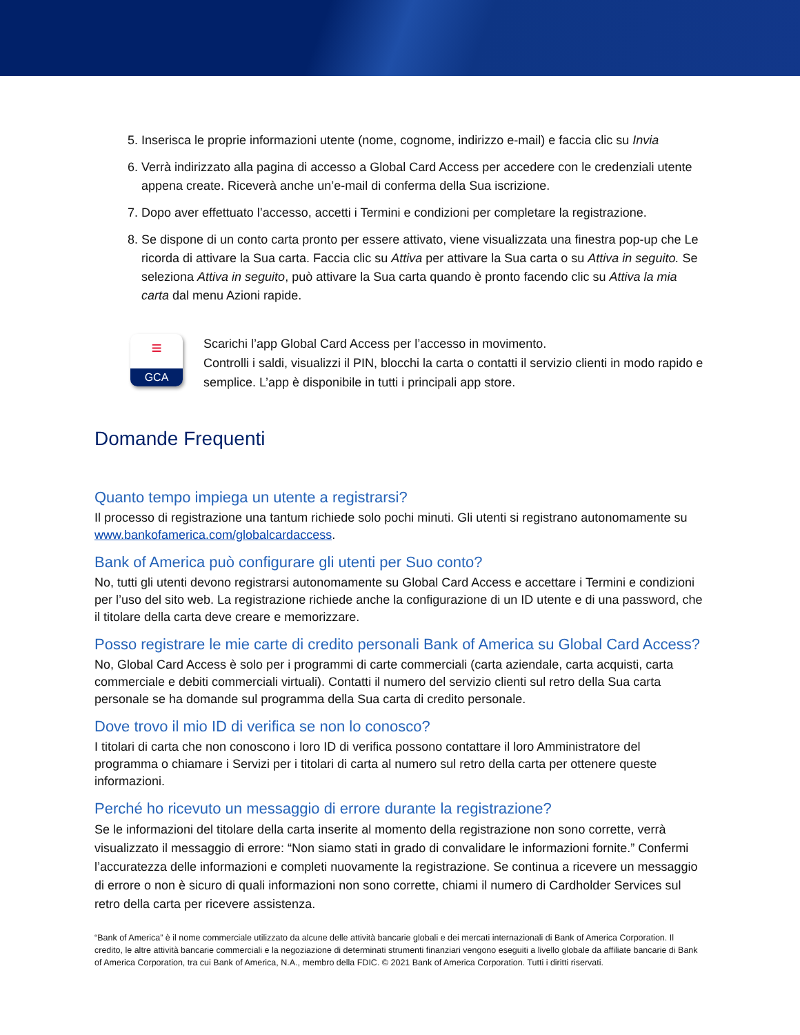5. Inserisca le proprie informazioni utente (nome, cognome, indirizzo e-mail) e faccia clic su Invia
6. Verrà indirizzato alla pagina di accesso a Global Card Access per accedere con le credenziali utente appena create. Riceverà anche un’e-mail di conferma della Sua iscrizione.
7. Dopo aver effettuato l’accesso, accetti i Termini e condizioni per completare la registrazione.
8. Se dispone di un conto carta pronto per essere attivato, viene visualizzata una finestra pop-up che Le ricorda di attivare la Sua carta. Faccia clic su Attiva per attivare la Sua carta o su Attiva in seguito. Se seleziona Attiva in seguito, può attivare la Sua carta quando è pronto facendo clic su Attiva la mia carta dal menu Azioni rapide.
≡
GCA
Scarichi l’app Global Card Access per l’accesso in movimento.
Controlli i saldi, visualizzi il PIN, blocchi la carta o contatti il servizio clienti in modo rapido e semplice. L’app è disponibile in tutti i principali app store.
Domande Frequenti
Quanto tempo impiega un utente a registrarsi?
Il processo di registrazione una tantum richiede solo pochi minuti. Gli utenti si registrano autonomamente su www.bankofamerica.com/globalcardaccess.
Bank of America può configurare gli utenti per Suo conto?
No, tutti gli utenti devono registrarsi autonomamente su Global Card Access e accettare i Termini e condizioni per l’uso del sito web. La registrazione richiede anche la configurazione di un ID utente e di una password, che il titolare della carta deve creare e memorizzare.
Posso registrare le mie carte di credito personali Bank of America su Global Card Access?
No, Global Card Access è solo per i programmi di carte commerciali (carta aziendale, carta acquisti, carta commerciale e debiti commerciali virtuali). Contatti il numero del servizio clienti sul retro della Sua carta personale se ha domande sul programma della Sua carta di credito personale.
Dove trovo il mio ID di verifica se non lo conosco?
I titolari di carta che non conoscono i loro ID di verifica possono contattare il loro Amministratore del programma o chiamare i Servizi per i titolari di carta al numero sul retro della carta per ottenere queste informazioni.
Perché ho ricevuto un messaggio di errore durante la registrazione?
Se le informazioni del titolare della carta inserite al momento della registrazione non sono corrette, verrà visualizzato il messaggio di errore: “Non siamo stati in grado di convalidare le informazioni fornite.” Confermi l’accuratezza delle informazioni e completi nuovamente la registrazione. Se continua a ricevere un messaggio di errore o non è sicuro di quali informazioni non sono corrette, chiami il numero di Cardholder Services sul retro della carta per ricevere assistenza.
“Bank of America” è il nome commerciale utilizzato da alcune delle attività bancarie globali e dei mercati internazionali di Bank of America Corporation. Il credito, le altre attività bancarie commerciali e la negoziazione di determinati strumenti finanziari vengono eseguiti a livello globale da affiliate bancarie di Bank of America Corporation, tra cui Bank of America, N.A., membro della FDIC. © 2021 Bank of America Corporation. Tutti i diritti riservati.